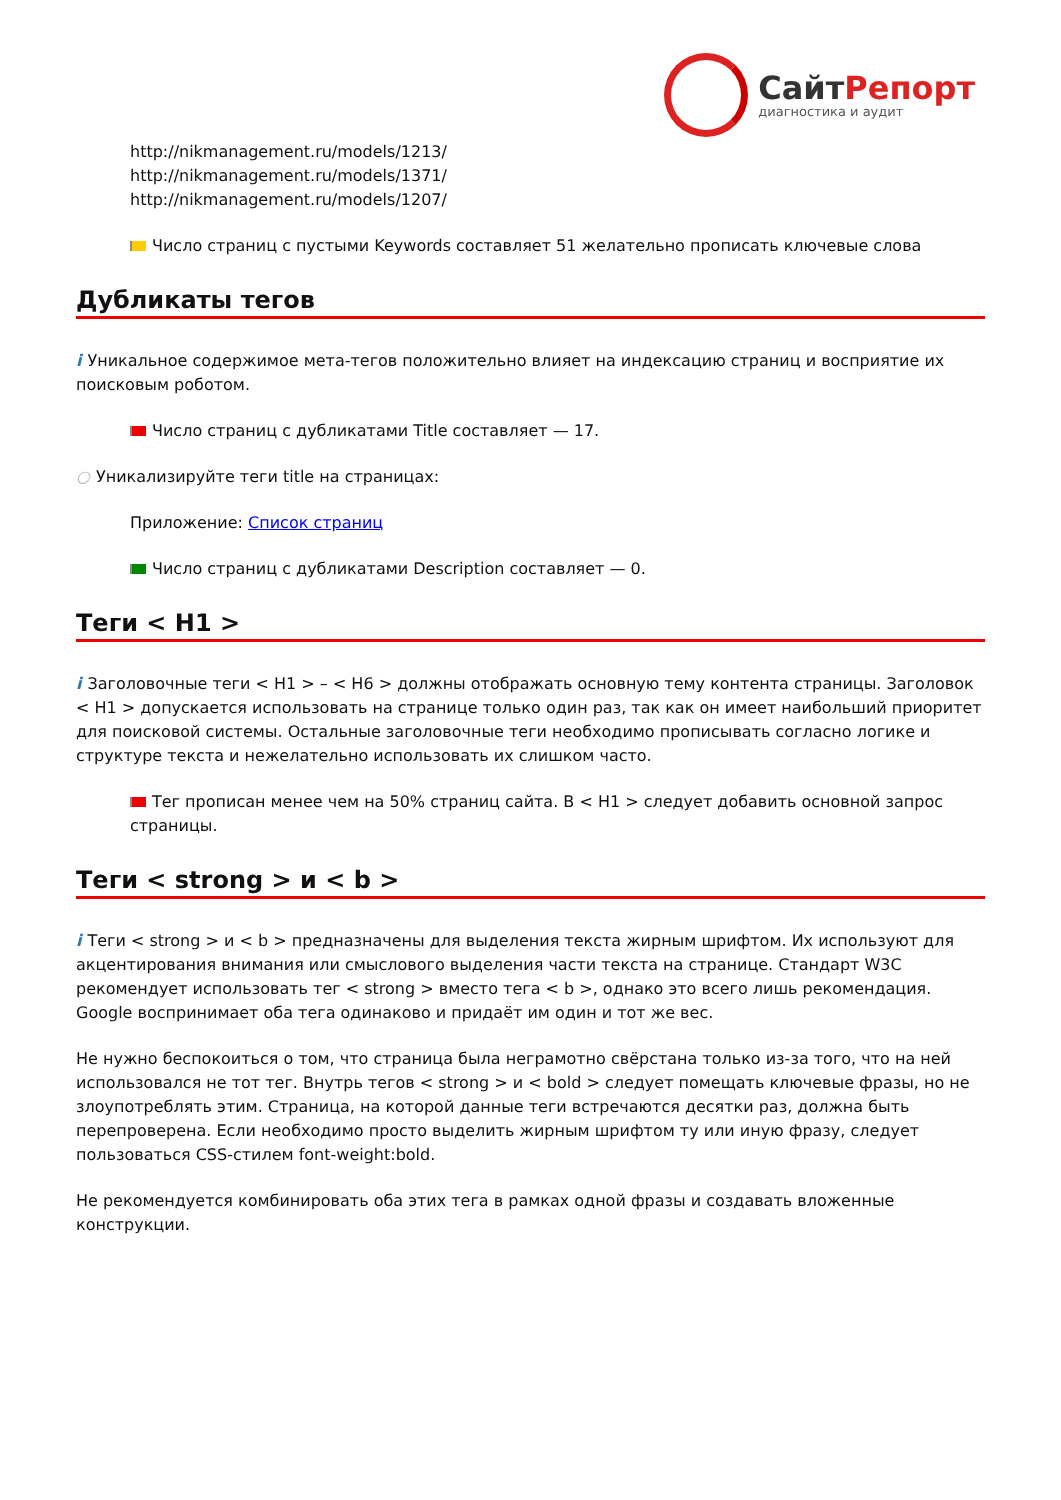СайтРепорт
диагностика и аудит
http://nikmanagement.ru/models/1213/
http://nikmanagement.ru/models/1371/
http://nikmanagement.ru/models/1207/
Число страниц с пустыми Keywords составляет 51 желательно прописать ключевые слова
Дубликаты тегов
i Уникальное содержимое мета-тегов положительно влияет на индексацию страниц и восприятие их поисковым роботом.
Число страниц с дубликатами Title составляет — 17.
○ Уникализируйте теги title на страницах:
Приложение: Список страниц
Число страниц с дубликатами Description составляет — 0.
Теги < H1 >
i Заголовочные теги < H1 > – < H6 > должны отображать основную тему контента страницы. Заголовок < H1 > допускается использовать на странице только один раз, так как он имеет наибольший приоритет для поисковой системы. Остальные заголовочные теги необходимо прописывать согласно логике и структуре текста и нежелательно использовать их слишком часто.
Тег прописан менее чем на 50% страниц сайта. В < H1 > следует добавить основной запрос страницы.
Теги < strong > и < b >
i Теги < strong > и < b > предназначены для выделения текста жирным шрифтом. Их используют для акцентирования внимания или смыслового выделения части текста на странице. Стандарт W3C рекомендует использовать тег < strong > вместо тега < b >, однако это всего лишь рекомендация. Google воспринимает оба тега одинаково и придаёт им один и тот же вес.
Не нужно беспокоиться о том, что страница была неграмотно свёрстана только из-за того, что на ней использовался не тот тег. Внутрь тегов < strong > и < bold > следует помещать ключевые фразы, но не злоупотреблять этим. Страница, на которой данные теги встречаются десятки раз, должна быть перепроверена. Если необходимо просто выделить жирным шрифтом ту или иную фразу, следует пользоваться CSS-стилем font-weight:bold.
Не рекомендуется комбинировать оба этих тега в рамках одной фразы и создавать вложенные конструкции.